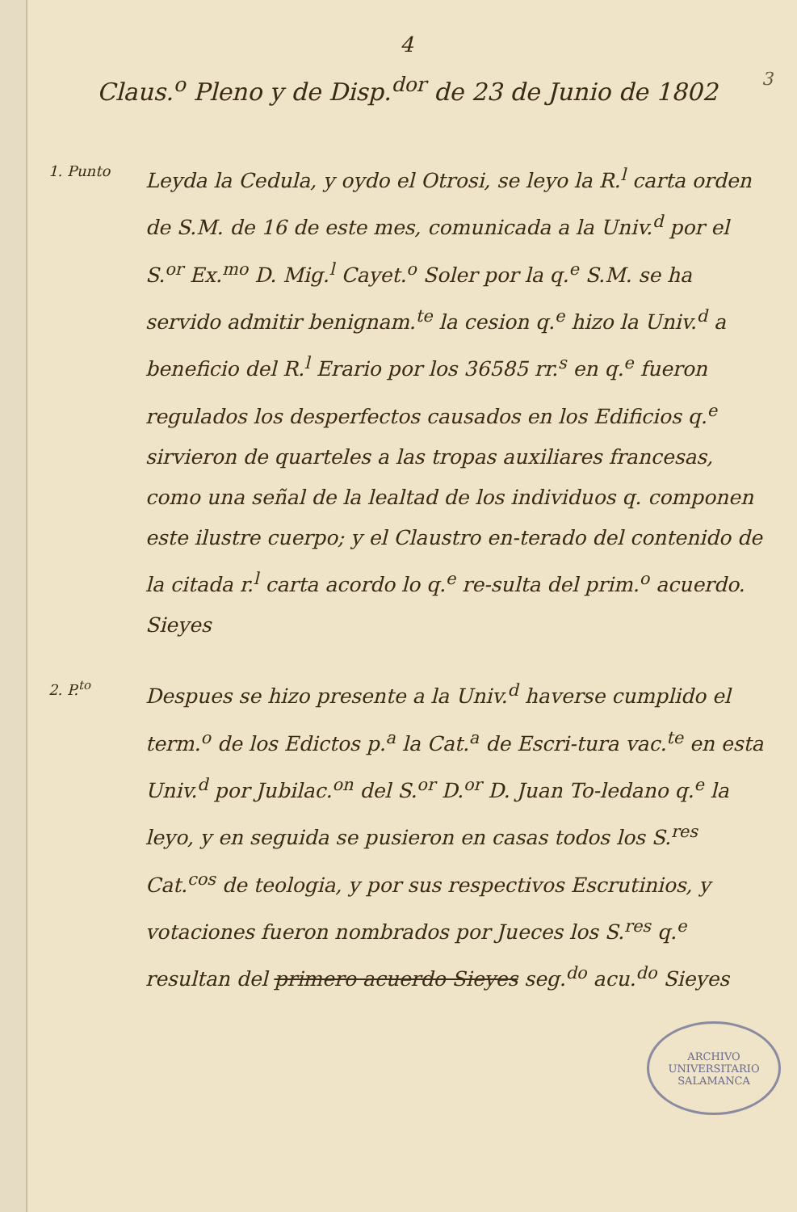4
3
Claus.<sup>o</sup> Pleno y de Disp.<sup>dor</sup> de 23 de Junio de 1802
1. Punto
Leyda la Cedula, y oydo el Otrosi, se leyo la R.<sup>l</sup> carta orden de S.M. de 16 de este mes, comunicada a la Univ.<sup>d</sup> por el S.<sup>or</sup> Ex.<sup>mo</sup> D. Mig.<sup>l</sup> Cayet.<sup>o</sup> Soler por la q.<sup>e</sup> S.M. se ha servido admitir benignam.<sup>te</sup> la cesion q.<sup>e</sup> hizo la Univ.<sup>d</sup> a beneficio del R.<sup>l</sup> Erario por los 36585 rr.<sup>s</sup> en q.<sup>e</sup> fueron regulados los desperfectos causados en los Edificios q.<sup>e</sup> sirvieron de quarteles a las tropas auxiliares francesas, como una señal de la lealtad de los individuos q. componen este ilustre cuerpo; y el Claustro en-terado del contenido de la citada r.<sup>l</sup> carta acordo lo q.<sup>e</sup> re-sulta del prim.<sup>o</sup> acuerdo. Sieyes
2. P.<sup>to</sup>
Despues se hizo presente a la Univ.<sup>d</sup> haverse cumplido el term.<sup>o</sup> de los Edictos p.<sup>a</sup> la Cat.<sup>a</sup> de Escri-tura vac.<sup>te</sup> en esta Univ.<sup>d</sup> por Jubilac.<sup>on</sup> del S.<sup>or</sup> D.<sup>or</sup> D. Juan To-ledano q.<sup>e</sup> la leyo, y en seguida se pusieron en casas todos los S.<sup>res</sup> Cat.<sup>cos</sup> de teologia, y por sus respectivos Escrutinios, y votaciones fueron nombrados por Jueces los S.<sup>res</sup> q.<sup>e</sup> resultan del primero acuerdo Sieyes seg.<sup>do</sup> acu.<sup>do</sup> Sieyes
ARCHIVO UNIVERSITARIO
SALAMANCA